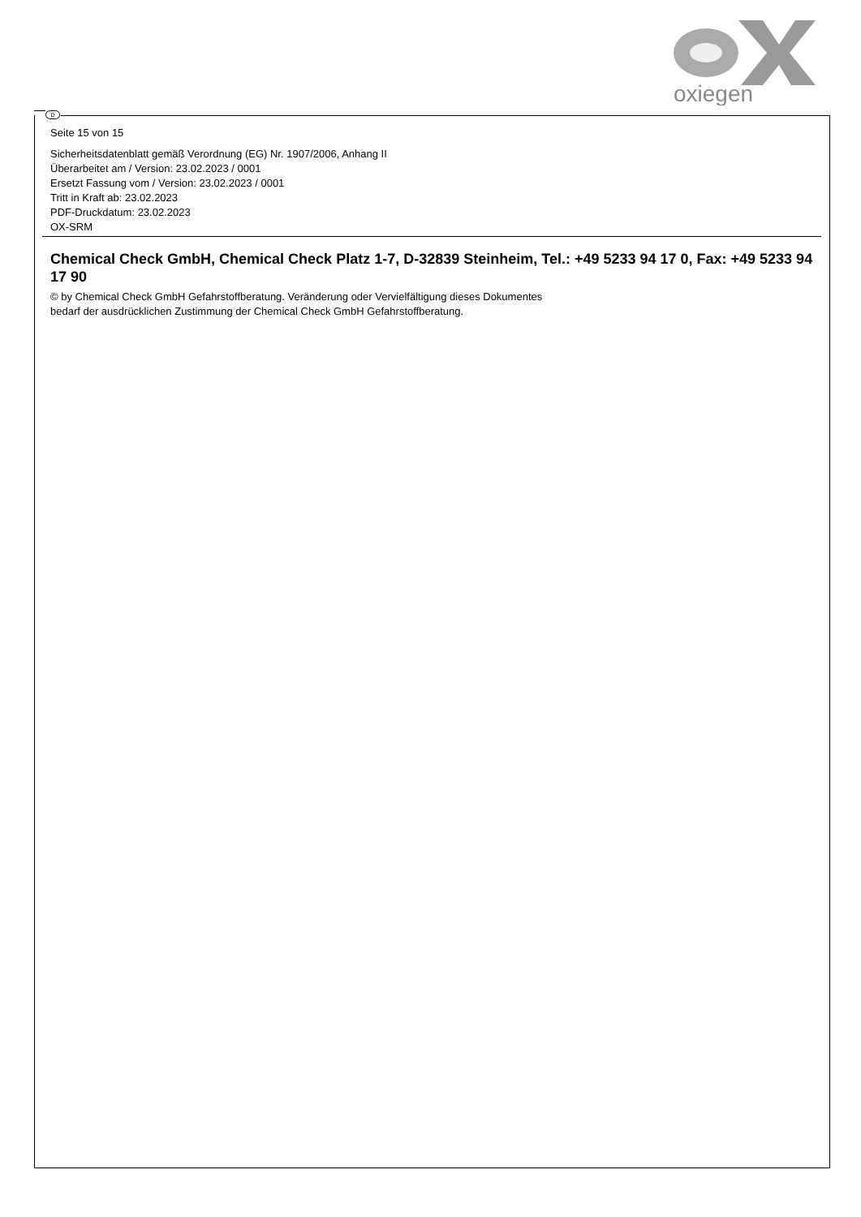oxiegen
D
Seite 15 von 15
Sicherheitsdatenblatt gemäß Verordnung (EG) Nr. 1907/2006, Anhang II
Überarbeitet am / Version: 23.02.2023 / 0001
Ersetzt Fassung vom / Version: 23.02.2023 / 0001
Tritt in Kraft ab: 23.02.2023
PDF-Druckdatum: 23.02.2023
OX-SRM
Chemical Check GmbH, Chemical Check Platz 1-7, D-32839 Steinheim, Tel.: +49 5233 94 17 0, Fax: +49 5233 94 17 90
© by Chemical Check GmbH Gefahrstoffberatung. Veränderung oder Vervielfältigung dieses Dokumentes
bedarf der ausdrücklichen Zustimmung der Chemical Check GmbH Gefahrstoffberatung.